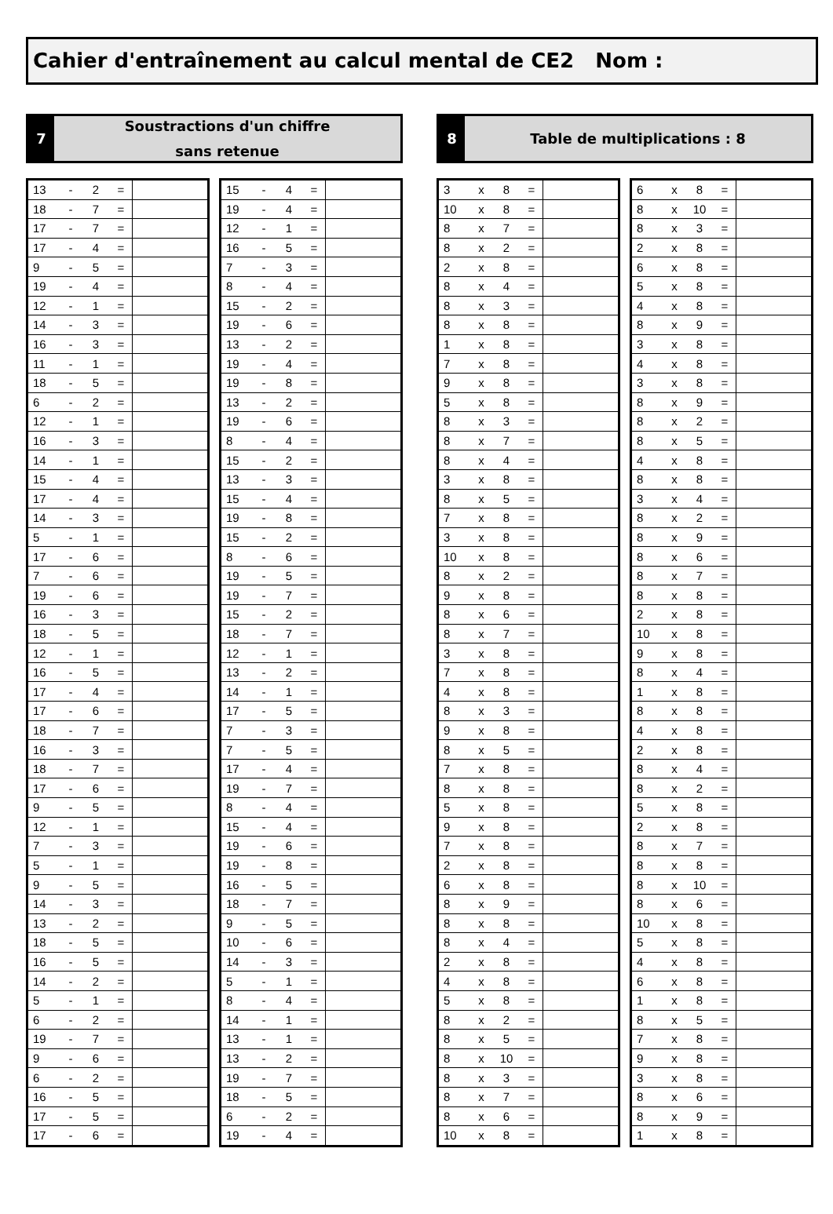Cahier d'entraînement au calcul mental de CE2 Nom :
7
Soustractions d'un chiffre
sans retenue
| 13 | - | 2 | = | |
| 18 | - | 7 | = | |
| 17 | - | 7 | = | |
| 17 | - | 4 | = | |
| 9 | - | 5 | = | |
| 19 | - | 4 | = | |
| 12 | - | 1 | = | |
| 14 | - | 3 | = | |
| 16 | - | 3 | = | |
| 11 | - | 1 | = | |
| 18 | - | 5 | = | |
| 6 | - | 2 | = | |
| 12 | - | 1 | = | |
| 16 | - | 3 | = | |
| 14 | - | 1 | = | |
| 15 | - | 4 | = | |
| 17 | - | 4 | = | |
| 14 | - | 3 | = | |
| 5 | - | 1 | = | |
| 17 | - | 6 | = | |
| 7 | - | 6 | = | |
| 19 | - | 6 | = | |
| 16 | - | 3 | = | |
| 18 | - | 5 | = | |
| 12 | - | 1 | = | |
| 16 | - | 5 | = | |
| 17 | - | 4 | = | |
| 17 | - | 6 | = | |
| 18 | - | 7 | = | |
| 16 | - | 3 | = | |
| 18 | - | 7 | = | |
| 17 | - | 6 | = | |
| 9 | - | 5 | = | |
| 12 | - | 1 | = | |
| 7 | - | 3 | = | |
| 5 | - | 1 | = | |
| 9 | - | 5 | = | |
| 14 | - | 3 | = | |
| 13 | - | 2 | = | |
| 18 | - | 5 | = | |
| 16 | - | 5 | = | |
| 14 | - | 2 | = | |
| 5 | - | 1 | = | |
| 6 | - | 2 | = | |
| 19 | - | 7 | = | |
| 9 | - | 6 | = | |
| 6 | - | 2 | = | |
| 16 | - | 5 | = | |
| 17 | - | 5 | = | |
| 17 | - | 6 | = | |
| 15 | - | 4 | = | |
| 19 | - | 4 | = | |
| 12 | - | 1 | = | |
| 16 | - | 5 | = | |
| 7 | - | 3 | = | |
| 8 | - | 4 | = | |
| 15 | - | 2 | = | |
| 19 | - | 6 | = | |
| 13 | - | 2 | = | |
| 19 | - | 4 | = | |
| 19 | - | 8 | = | |
| 13 | - | 2 | = | |
| 19 | - | 6 | = | |
| 8 | - | 4 | = | |
| 15 | - | 2 | = | |
| 13 | - | 3 | = | |
| 15 | - | 4 | = | |
| 19 | - | 8 | = | |
| 15 | - | 2 | = | |
| 8 | - | 6 | = | |
| 19 | - | 5 | = | |
| 19 | - | 7 | = | |
| 15 | - | 2 | = | |
| 18 | - | 7 | = | |
| 12 | - | 1 | = | |
| 13 | - | 2 | = | |
| 14 | - | 1 | = | |
| 17 | - | 5 | = | |
| 7 | - | 3 | = | |
| 7 | - | 5 | = | |
| 17 | - | 4 | = | |
| 19 | - | 7 | = | |
| 8 | - | 4 | = | |
| 15 | - | 4 | = | |
| 19 | - | 6 | = | |
| 19 | - | 8 | = | |
| 16 | - | 5 | = | |
| 18 | - | 7 | = | |
| 9 | - | 5 | = | |
| 10 | - | 6 | = | |
| 14 | - | 3 | = | |
| 5 | - | 1 | = | |
| 8 | - | 4 | = | |
| 14 | - | 1 | = | |
| 13 | - | 1 | = | |
| 13 | - | 2 | = | |
| 19 | - | 7 | = | |
| 18 | - | 5 | = | |
| 6 | - | 2 | = | |
| 19 | - | 4 | = | |
8
Table de multiplications : 8
| 3 | x | 8 | = | |
| 10 | x | 8 | = | |
| 8 | x | 7 | = | |
| 8 | x | 2 | = | |
| 2 | x | 8 | = | |
| 8 | x | 4 | = | |
| 8 | x | 3 | = | |
| 8 | x | 8 | = | |
| 1 | x | 8 | = | |
| 7 | x | 8 | = | |
| 9 | x | 8 | = | |
| 5 | x | 8 | = | |
| 8 | x | 3 | = | |
| 8 | x | 7 | = | |
| 8 | x | 4 | = | |
| 3 | x | 8 | = | |
| 8 | x | 5 | = | |
| 7 | x | 8 | = | |
| 3 | x | 8 | = | |
| 10 | x | 8 | = | |
| 8 | x | 2 | = | |
| 9 | x | 8 | = | |
| 8 | x | 6 | = | |
| 8 | x | 7 | = | |
| 3 | x | 8 | = | |
| 7 | x | 8 | = | |
| 4 | x | 8 | = | |
| 8 | x | 3 | = | |
| 9 | x | 8 | = | |
| 8 | x | 5 | = | |
| 7 | x | 8 | = | |
| 8 | x | 8 | = | |
| 5 | x | 8 | = | |
| 9 | x | 8 | = | |
| 7 | x | 8 | = | |
| 2 | x | 8 | = | |
| 6 | x | 8 | = | |
| 8 | x | 9 | = | |
| 8 | x | 8 | = | |
| 8 | x | 4 | = | |
| 2 | x | 8 | = | |
| 4 | x | 8 | = | |
| 5 | x | 8 | = | |
| 8 | x | 2 | = | |
| 8 | x | 5 | = | |
| 8 | x | 10 | = | |
| 8 | x | 3 | = | |
| 8 | x | 7 | = | |
| 8 | x | 6 | = | |
| 10 | x | 8 | = | |
| 6 | x | 8 | = | |
| 8 | x | 10 | = | |
| 8 | x | 3 | = | |
| 2 | x | 8 | = | |
| 6 | x | 8 | = | |
| 5 | x | 8 | = | |
| 4 | x | 8 | = | |
| 8 | x | 9 | = | |
| 3 | x | 8 | = | |
| 4 | x | 8 | = | |
| 3 | x | 8 | = | |
| 8 | x | 9 | = | |
| 8 | x | 2 | = | |
| 8 | x | 5 | = | |
| 4 | x | 8 | = | |
| 8 | x | 8 | = | |
| 3 | x | 4 | = | |
| 8 | x | 2 | = | |
| 8 | x | 9 | = | |
| 8 | x | 6 | = | |
| 8 | x | 7 | = | |
| 8 | x | 8 | = | |
| 2 | x | 8 | = | |
| 10 | x | 8 | = | |
| 9 | x | 8 | = | |
| 8 | x | 4 | = | |
| 1 | x | 8 | = | |
| 8 | x | 8 | = | |
| 4 | x | 8 | = | |
| 2 | x | 8 | = | |
| 8 | x | 4 | = | |
| 8 | x | 2 | = | |
| 5 | x | 8 | = | |
| 2 | x | 8 | = | |
| 8 | x | 7 | = | |
| 8 | x | 8 | = | |
| 8 | x | 10 | = | |
| 8 | x | 6 | = | |
| 10 | x | 8 | = | |
| 5 | x | 8 | = | |
| 4 | x | 8 | = | |
| 6 | x | 8 | = | |
| 1 | x | 8 | = | |
| 8 | x | 5 | = | |
| 7 | x | 8 | = | |
| 9 | x | 8 | = | |
| 3 | x | 8 | = | |
| 8 | x | 6 | = | |
| 8 | x | 9 | = | |
| 1 | x | 8 | = | |